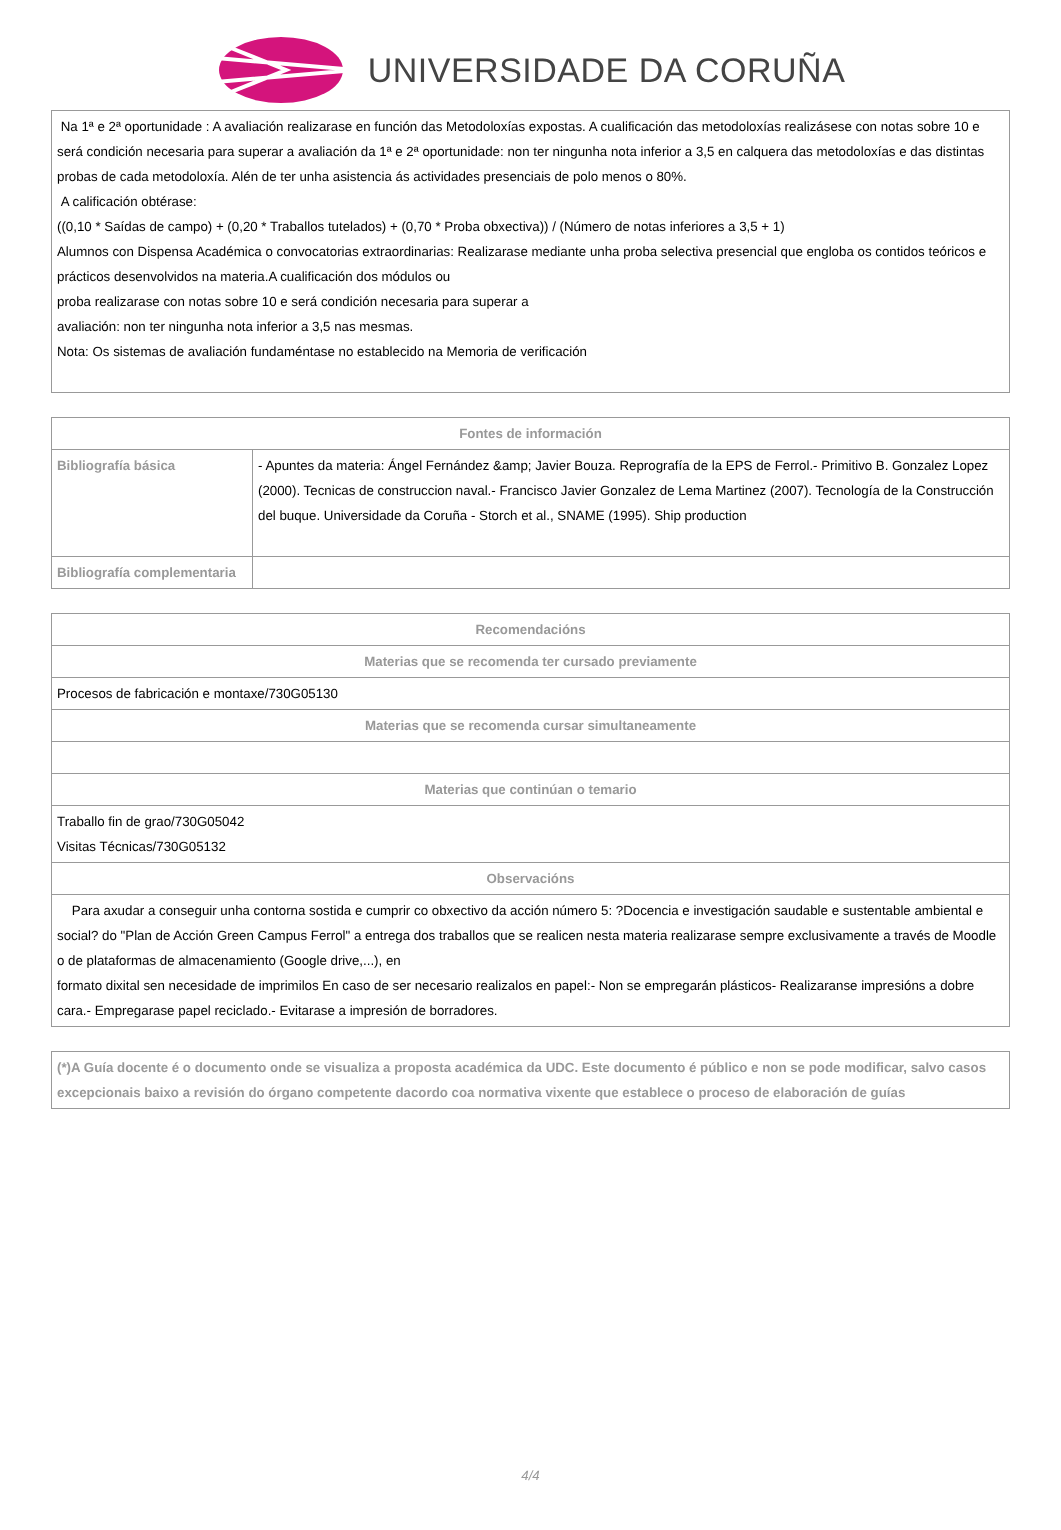UNIVERSIDADE DA CORUÑA
| Na 1ª e 2ª oportunidade : A avaliación realizarase en función das Metodoloxías expostas. A cualificación das metodoloxías realizásese con notas sobre 10 e será condición necesaria para superar a avaliación da 1ª e 2ª oportunidade: non ter ningunha nota inferior a 3,5 en calquera das metodoloxías e das distintas probas de cada metodoloxía. Alén de ter unha asistencia ás actividades presenciais de polo menos o 80%. A calificación obtérase: ((0,10 * Saídas de campo) + (0,20 * Traballos tutelados) + (0,70 * Proba obxectiva)) / (Número de notas inferiores a 3,5 + 1) Alumnos con Dispensa Académica o convocatorias extraordinarias: Realizarase mediante unha proba selectiva presencial que engloba os contidos teóricos e prácticos desenvolvidos na materia.A cualificación dos módulos ou proba realizarase con notas sobre 10 e será condición necesaria para superar a avaliación: non ter ningunha nota inferior a 3,5 nas mesmas. Nota: Os sistemas de avaliación fundaméntase no establecido na Memoria de verificación |
| Fontes de información | |
| --- | --- |
| Bibliografía básica | - Apuntes da materia: Ángel Fernández &amp; Javier Bouza. Reprografía de la EPS de Ferrol.- Primitivo B. Gonzalez Lopez (2000). Tecnicas de construccion naval.- Francisco Javier Gonzalez de Lema Martinez (2007). Tecnología de la Construcción del buque. Universidade da Coruña - Storch et al., SNAME (1995). Ship production |
| Bibliografía complementaria | |
| Recomendacións |
| --- |
| Materias que se recomenda ter cursado previamente |
| Procesos de fabricación e montaxe/730G05130 |
| Materias que se recomenda cursar simultaneamente |
| Materias que continúan o temario |
| Traballo fin de grao/730G05042 Visitas Técnicas/730G05132 |
| Observacións |
| Para axudar a conseguir unha contorna sostida e cumprir co obxectivo da acción número 5: ?Docencia e investigación saudable e sustentable ambiental e social? do "Plan de Acción Green Campus Ferrol" a entrega dos traballos que se realicen nesta materia realizarase sempre exclusivamente a través de Moodle o de plataformas de almacenamiento (Google drive,...), en formato dixital sen necesidade de imprimilos En caso de ser necesario realizalos en papel:- Non se empregarán plásticos- Realizaranse impresións a dobre cara.- Empregarase papel reciclado.- Evitarase a impresión de borradores. |
| (*)A Guía docente é o documento onde se visualiza a proposta académica da UDC. Este documento é público e non se pode modificar, salvo casos excepcionais baixo a revisión do órgano competente dacordo coa normativa vixente que establece o proceso de elaboración de guías |
4/4